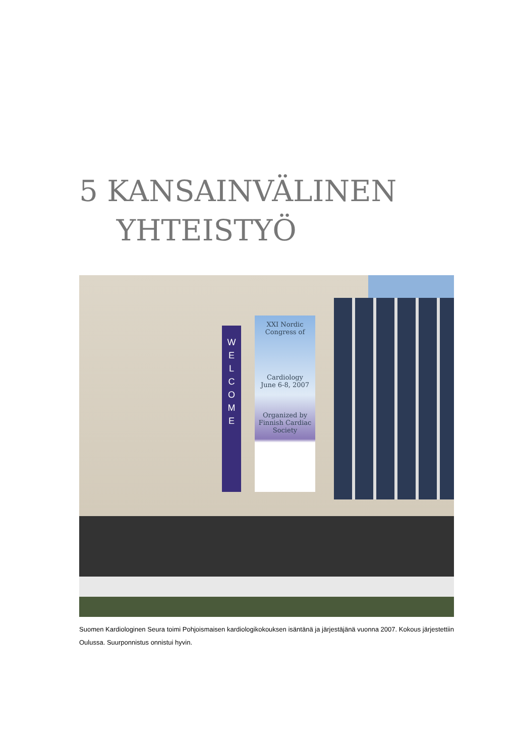5 KANSAINVÄLINEN
YHTEISTYÖ
W
E
L
C
O
M
E
XXI Nordic Congress of
Cardiology
June 6-8, 2007
Organized by Finnish Cardiac Society
Suomen Kardiologinen Seura toimi Pohjoismaisen kardiologikokouksen isäntänä ja järjestäjänä vuonna 2007. Kokous järjestettiin Oulussa. Suurponnistus onnistui hyvin.